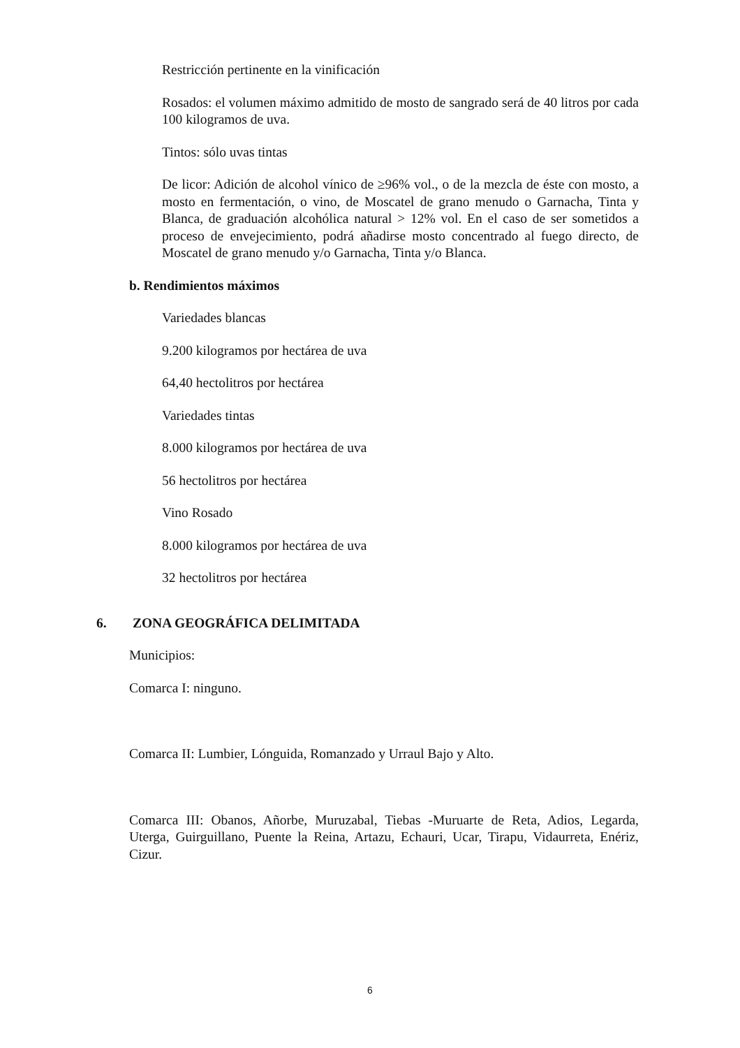Restricción pertinente en la vinificación
Rosados: el volumen máximo admitido de mosto de sangrado será de 40 litros por cada 100 kilogramos de uva.
Tintos: sólo uvas tintas
De licor: Adición de alcohol vínico de ≥96% vol., o de la mezcla de éste con mosto, a mosto en fermentación, o vino, de Moscatel de grano menudo o Garnacha, Tinta y Blanca, de graduación alcohólica natural > 12% vol. En el caso de ser sometidos a proceso de envejecimiento, podrá añadirse mosto concentrado al fuego directo, de Moscatel de grano menudo y/o Garnacha, Tinta y/o Blanca.
b. Rendimientos máximos
Variedades blancas
9.200 kilogramos por hectárea de uva
64,40 hectolitros por hectárea
Variedades tintas
8.000 kilogramos por hectárea de uva
56 hectolitros por hectárea
Vino Rosado
8.000 kilogramos por hectárea de uva
32 hectolitros por hectárea
6. ZONA GEOGRÁFICA DELIMITADA
Municipios:
Comarca I: ninguno.
Comarca II: Lumbier, Lónguida, Romanzado y Urraul Bajo y Alto.
Comarca III: Obanos, Añorbe, Muruzabal, Tiebas -Muruarte de Reta, Adios, Legarda, Uterga, Guirguillano, Puente la Reina, Artazu, Echauri, Ucar, Tirapu, Vidaurreta, Enériz, Cizur.
6